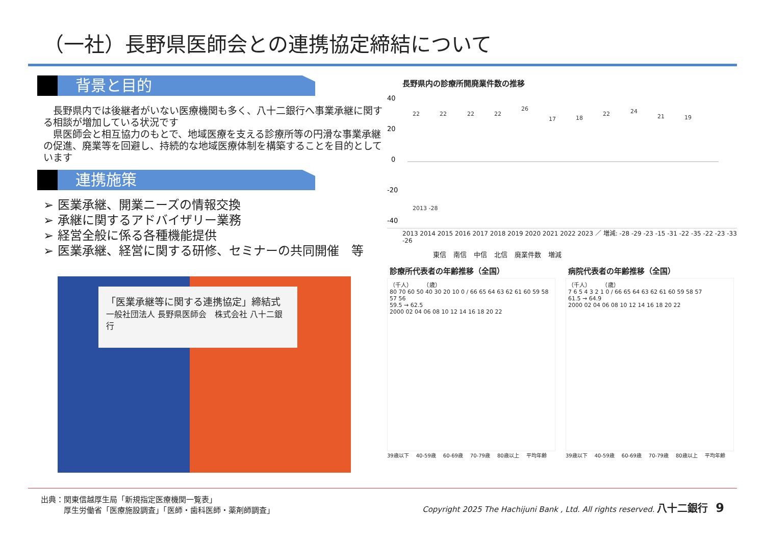（一社）長野県医師会との連携協定締結について
背景と目的
　長野県内では後継者がいない医療機関も多く、八十二銀行へ事業承継に関する相談が増加している状況です
　県医師会と相互協力のもとで、地域医療を支える診療所等の円滑な事業承継の促進、廃業等を回避し、持続的な地域医療体制を構築することを目的としています
連携施策
➢ 医業承継、開業ニーズの情報交換
➢ 承継に関するアドバイザリー業務
➢ 経営全般に係る各種機能提供
➢ 医業承継、経営に関する研修、セミナーの共同開催　等
「医業承継等に関する連携協定」締結式
一般社団法人 長野県医師会　株式会社 八十二銀行
長野県内の診療所開廃業件数の推移
40
20
0
-20
-40
22
22
22
22
26
17
18
22
24
21
19
2013 -28
2013 2014 2015 2016 2017 2018 2019 2020 2021 2022 2023 ／ 増減: -28 -29 -23 -15 -31 -22 -35 -22 -23 -33 -26
東信 南信 中信 北信 廃業件数 増減
診療所代表者の年齢推移（全国）
（千人）　　　（歳）
80 70 60 50 40 30 20 10 0 / 66 65 64 63 62 61 60 59 58 57 56
59.5 → 62.5
2000 02 04 06 08 10 12 14 16 18 20 22
39歳以下 40-59歳 60-69歳 70-79歳 80歳以上 平均年齢
病院代表者の年齢推移（全国）
（千人）　　　（歳）
7 6 5 4 3 2 1 0 / 66 65 64 63 62 61 60 59 58 57
61.5 → 64.9
2000 02 04 06 08 10 12 14 16 18 20 22
39歳以下 40-59歳 60-69歳 70-79歳 80歳以上 平均年齢
出典：関東信越厚生局「新規指定医療機関一覧表」
　　　厚生労働省「医療施設調査」「医師・歯科医師・薬剤師調査」
Copyright 2025 The Hachijuni Bank , Ltd. All rights reserved. 八十二銀行　9